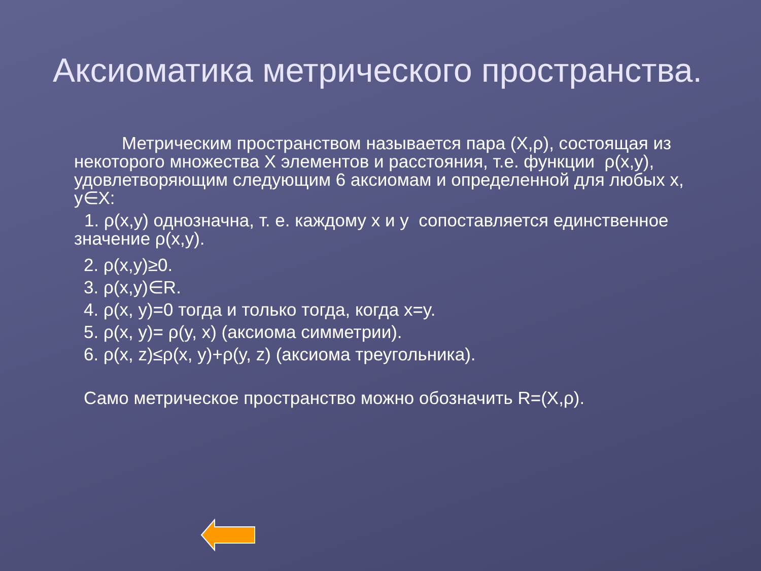Аксиоматика метрического пространства.
Метрическим пространством называется пара (X,ρ), состоящая из некоторого множества X элементов и расстояния, т.е. функции ρ(x,y), удовлетворяющим следующим 6 аксиомам и определенной для любых x, y∈X:
1. ρ(x,y) однозначна, т. е. каждому x и y сопоставляется единственное значение ρ(x,y).
2. ρ(x,y)≥0.
3. ρ(x,y)∈R.
4. ρ(x, y)=0 тогда и только тогда, когда x=y.
5. ρ(x, y)= ρ(y, x) (аксиома симметрии).
6. ρ(x, z)≤ρ(x, y)+ρ(y, z) (аксиома треугольника).
Само метрическое пространство можно обозначить R=(X,ρ).